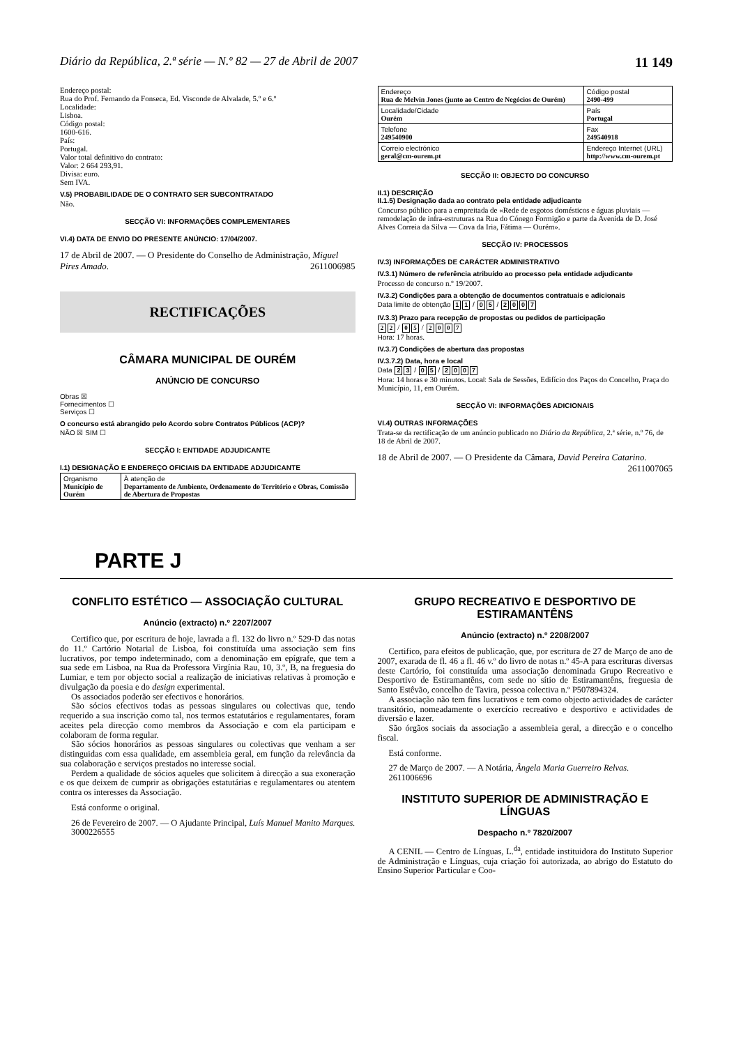Diário da República, 2.ª série — N.º 82 — 27 de Abril de 2007 11 149
Endereço postal:
Rua do Prof. Fernando da Fonseca, Ed. Visconde de Alvalade, 5.º e 6.º
Localidade:
Lisboa.
Código postal:
1600-616.
País:
Portugal.
Valor total definitivo do contrato:
Valor: 2 664 293,91.
Divisa: euro.
Sem IVA.
V.5) PROBABILIDADE DE O CONTRATO SER SUBCONTRATADO
Não.
SECÇÃO VI: INFORMAÇÕES COMPLEMENTARES
VI.4) DATA DE ENVIO DO PRESENTE ANÚNCIO: 17/04/2007.
17 de Abril de 2007. — O Presidente do Conselho de Administração, Miguel Pires Amado. 2611006985
RECTIFICAÇÕES
CÂMARA MUNICIPAL DE OURÉM
ANÚNCIO DE CONCURSO
Obras ☒
Fornecimentos ☐
Serviços ☐
O concurso está abrangido pelo Acordo sobre Contratos Públicos (ACP)?
NÃO ☒ SIM ☐
SECÇÃO I: ENTIDADE ADJUDICANTE
I.1) DESIGNAÇÃO E ENDEREÇO OFICIAIS DA ENTIDADE ADJUDICANTE
| Organismo Município de Ourém | À atenção de Departamento de Ambiente, Ordenamento do Território e Obras, Comissão de Abertura de Propostas |
| Endereço Rua de Melvin Jones (junto ao Centro de Negócios de Ourém) | Código postal 2490-499 |
| Localidade/Cidade Ourém | País Portugal |
| Telefone 249540900 | Fax 249540918 |
| Correio electrónico geral@cm-ourem.pt | Endereço Internet (URL) http://www.cm-ourem.pt |
SECÇÃO II: OBJECTO DO CONCURSO
II.1) DESCRIÇÃO
II.1.5) Designação dada ao contrato pela entidade adjudicante
Concurso público para a empreitada de «Rede de esgotos domésticos e águas pluviais — remodelação de infra-estruturas na Rua do Cónego Formigão e parte da Avenida de D. José Alves Correia da Silva — Cova da Iria, Fátima — Ourém».
SECÇÃO IV: PROCESSOS
IV.3) INFORMAÇÕES DE CARÁCTER ADMINISTRATIVO
IV.3.1) Número de referência atribuído ao processo pela entidade adjudicante
Processo de concurso n.º 19/2007.
IV.3.2) Condições para a obtenção de documentos contratuais e adicionais
Data limite de obtenção 1 1 / 0 5 / 2007
IV.3.3) Prazo para recepção de propostas ou pedidos de participação
2 2 / 0 5 / 2007
Hora: 17 horas.
IV.3.7) Condições de abertura das propostas
IV.3.7.2) Data, hora e local
Data 2 3 / 0 5 / 2007
Hora: 14 horas e 30 minutos. Local: Sala de Sessões, Edifício dos Paços do Concelho, Praça do Município, 11, em Ourém.
SECÇÃO VI: INFORMAÇÕES ADICIONAIS
VI.4) OUTRAS INFORMAÇÕES
Trata-se da rectificação de um anúncio publicado no Diário da República, 2.ª série, n.º 76, de 18 de Abril de 2007.
18 de Abril de 2007. — O Presidente da Câmara, David Pereira Catarino. 2611007065
PARTE J
CONFLITO ESTÉTICO — ASSOCIAÇÃO CULTURAL
Anúncio (extracto) n.º 2207/2007
Certifico que, por escritura de hoje, lavrada a fl. 132 do livro n.º 529-D das notas do 11.º Cartório Notarial de Lisboa, foi constituída uma associação sem fins lucrativos, por tempo indeterminado, com a denominação em epígrafe, que tem a sua sede em Lisboa, na Rua da Professora Virgínia Rau, 10, 3.º, B, na freguesia do Lumiar, e tem por objecto social a realização de iniciativas relativas à promoção e divulgação da poesia e do design experimental.
Os associados poderão ser efectivos e honorários.
São sócios efectivos todas as pessoas singulares ou colectivas que, tendo requerido a sua inscrição como tal, nos termos estatutários e regulamentares, foram aceites pela direcção como membros da Associação e com ela participam e colaboram de forma regular.
São sócios honorários as pessoas singulares ou colectivas que venham a ser distinguidas com essa qualidade, em assembleia geral, em função da relevância da sua colaboração e serviços prestados no interesse social.
Perdem a qualidade de sócios aqueles que solicitem à direcção a sua exoneração e os que deixem de cumprir as obrigações estatutárias e regulamentares ou atentem contra os interesses da Associação.
Está conforme o original.
26 de Fevereiro de 2007. — O Ajudante Principal, Luís Manuel Manito Marques.
3000226555
GRUPO RECREATIVO E DESPORTIVO DE ESTIRAMANTÊNS
Anúncio (extracto) n.º 2208/2007
Certifico, para efeitos de publicação, que, por escritura de 27 de Março de ano de 2007, exarada de fl. 46 a fl. 46 v.º do livro de notas n.º 45-A para escrituras diversas deste Cartório, foi constituída uma associação denominada Grupo Recreativo e Desportivo de Estiramantêns, com sede no sítio de Estiramantêns, freguesia de Santo Estêvão, concelho de Tavira, pessoa colectiva n.º P507894324.
A associação não tem fins lucrativos e tem como objecto actividades de carácter transitório, nomeadamente o exercício recreativo e desportivo e actividades de diversão e lazer.
São órgãos sociais da associação a assembleia geral, a direcção e o concelho fiscal.
Está conforme.
27 de Março de 2007. — A Notária, Ângela Maria Guerreiro Relvas.
2611006696
INSTITUTO SUPERIOR DE ADMINISTRAÇÃO E LÍNGUAS
Despacho n.º 7820/2007
A CENIL — Centro de Línguas, L.<sup>da</sup>, entidade instituidora do Instituto Superior de Administração e Línguas, cuja criação foi autorizada, ao abrigo do Estatuto do Ensino Superior Particular e Coo-